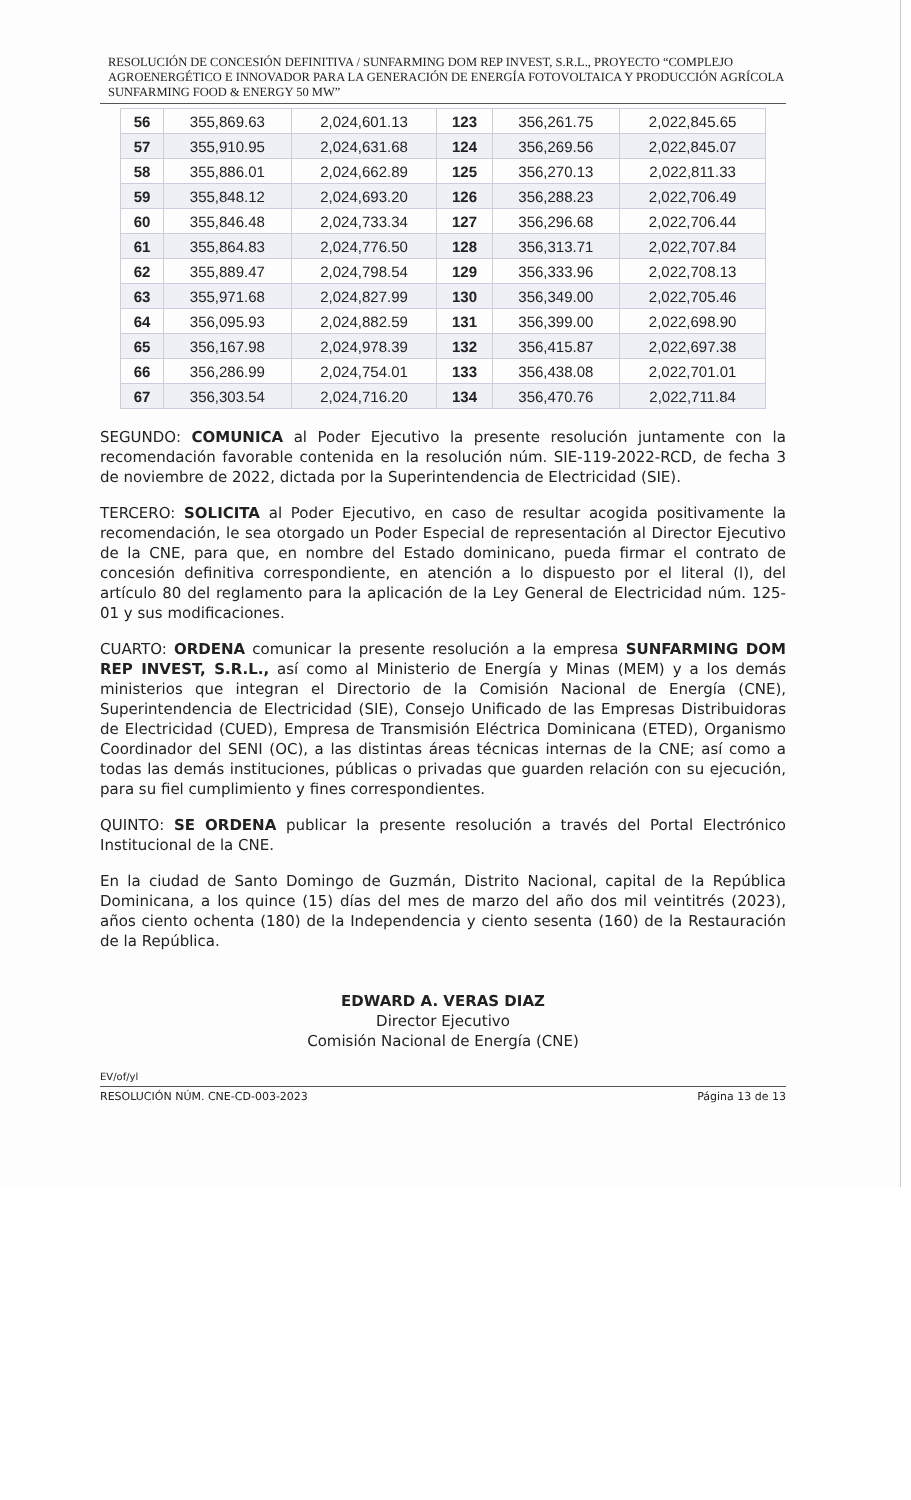RESOLUCIÓN DE CONCESIÓN DEFINITIVA / SUNFARMING DOM REP INVEST, S.R.L., PROYECTO “COMPLEJO AGROENERGÉTICO E INNOVADOR PARA LA GENERACIÓN DE ENERGÍA FOTOVOLTAICA Y PRODUCCIÓN AGRÍCOLA SUNFARMING FOOD & ENERGY 50 MW”
| 56 | 355,869.63 | 2,024,601.13 | 123 | 356,261.75 | 2,022,845.65 |
| 57 | 355,910.95 | 2,024,631.68 | 124 | 356,269.56 | 2,022,845.07 |
| 58 | 355,886.01 | 2,024,662.89 | 125 | 356,270.13 | 2,022,811.33 |
| 59 | 355,848.12 | 2,024,693.20 | 126 | 356,288.23 | 2,022,706.49 |
| 60 | 355,846.48 | 2,024,733.34 | 127 | 356,296.68 | 2,022,706.44 |
| 61 | 355,864.83 | 2,024,776.50 | 128 | 356,313.71 | 2,022,707.84 |
| 62 | 355,889.47 | 2,024,798.54 | 129 | 356,333.96 | 2,022,708.13 |
| 63 | 355,971.68 | 2,024,827.99 | 130 | 356,349.00 | 2,022,705.46 |
| 64 | 356,095.93 | 2,024,882.59 | 131 | 356,399.00 | 2,022,698.90 |
| 65 | 356,167.98 | 2,024,978.39 | 132 | 356,415.87 | 2,022,697.38 |
| 66 | 356,286.99 | 2,024,754.01 | 133 | 356,438.08 | 2,022,701.01 |
| 67 | 356,303.54 | 2,024,716.20 | 134 | 356,470.76 | 2,022,711.84 |
SEGUNDO: COMUNICA al Poder Ejecutivo la presente resolución juntamente con la recomendación favorable contenida en la resolución núm. SIE-119-2022-RCD, de fecha 3 de noviembre de 2022, dictada por la Superintendencia de Electricidad (SIE).
TERCERO: SOLICITA al Poder Ejecutivo, en caso de resultar acogida positivamente la recomendación, le sea otorgado un Poder Especial de representación al Director Ejecutivo de la CNE, para que, en nombre del Estado dominicano, pueda firmar el contrato de concesión definitiva correspondiente, en atención a lo dispuesto por el literal (l), del artículo 80 del reglamento para la aplicación de la Ley General de Electricidad núm. 125-01 y sus modificaciones.
CUARTO: ORDENA comunicar la presente resolución a la empresa SUNFARMING DOM REP INVEST, S.R.L., así como al Ministerio de Energía y Minas (MEM) y a los demás ministerios que integran el Directorio de la Comisión Nacional de Energía (CNE), Superintendencia de Electricidad (SIE), Consejo Unificado de las Empresas Distribuidoras de Electricidad (CUED), Empresa de Transmisión Eléctrica Dominicana (ETED), Organismo Coordinador del SENI (OC), a las distintas áreas técnicas internas de la CNE; así como a todas las demás instituciones, públicas o privadas que guarden relación con su ejecución, para su fiel cumplimiento y fines correspondientes.
QUINTO: SE ORDENA publicar la presente resolución a través del Portal Electrónico Institucional de la CNE.
En la ciudad de Santo Domingo de Guzmán, Distrito Nacional, capital de la República Dominicana, a los quince (15) días del mes de marzo del año dos mil veintitrés (2023), años ciento ochenta (180) de la Independencia y ciento sesenta (160) de la Restauración de la República.
EDWARD A. VERAS DIAZ
Director Ejecutivo
Comisión Nacional de Energía (CNE)
EV/of/yl
RESOLUCIÓN NÚM. CNE-CD-003-2023 Página 13 de 13